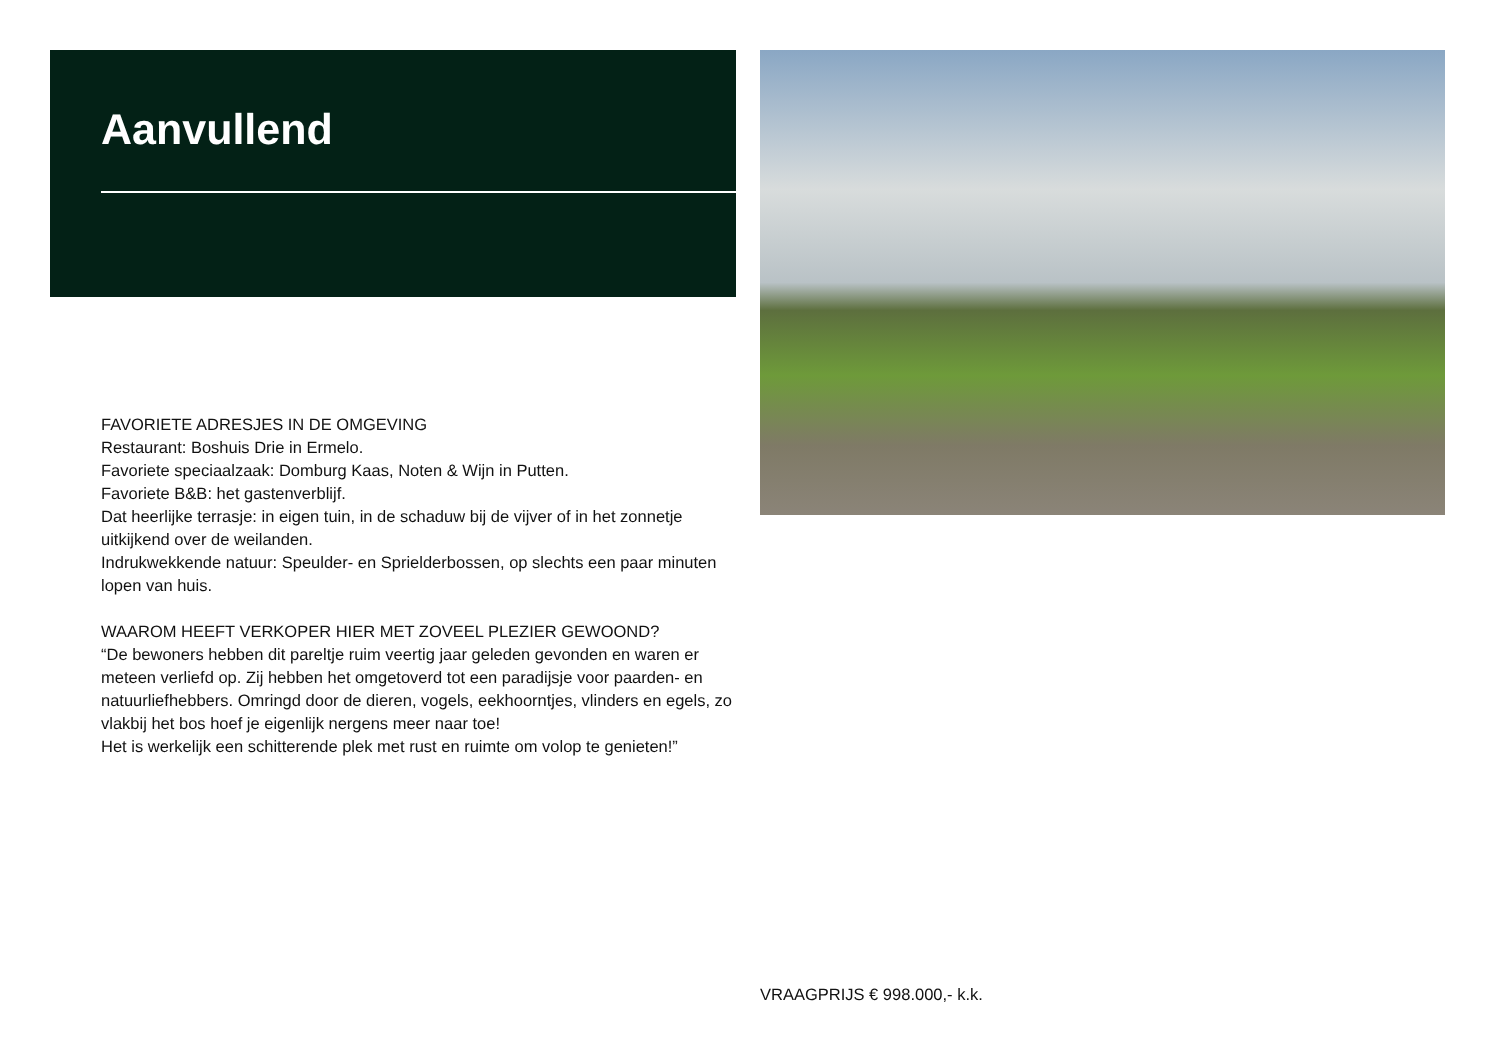Aanvullend
FAVORIETE ADRESJES IN DE OMGEVING
Restaurant: Boshuis Drie in Ermelo.
Favoriete speciaalzaak: Domburg Kaas, Noten & Wijn in Putten.
Favoriete B&B: het gastenverblijf.
Dat heerlijke terrasje: in eigen tuin, in de schaduw bij de vijver of in het zonnetje uitkijkend over de weilanden.
Indrukwekkende natuur: Speulder- en Sprielderbossen, op slechts een paar minuten lopen van huis.
WAAROM HEEFT VERKOPER HIER MET ZOVEEL PLEZIER GEWOOND?
“De bewoners hebben dit pareltje ruim veertig jaar geleden gevonden en waren er meteen verliefd op. Zij hebben het omgetoverd tot een paradijsje voor paarden- en natuurliefhebbers. Omringd door de dieren, vogels, eekhoorntjes, vlinders en egels, zo vlakbij het bos hoef je eigenlijk nergens meer naar toe!
Het is werkelijk een schitterende plek met rust en ruimte om volop te genieten!”
VRAAGPRIJS € 998.000,- k.k.